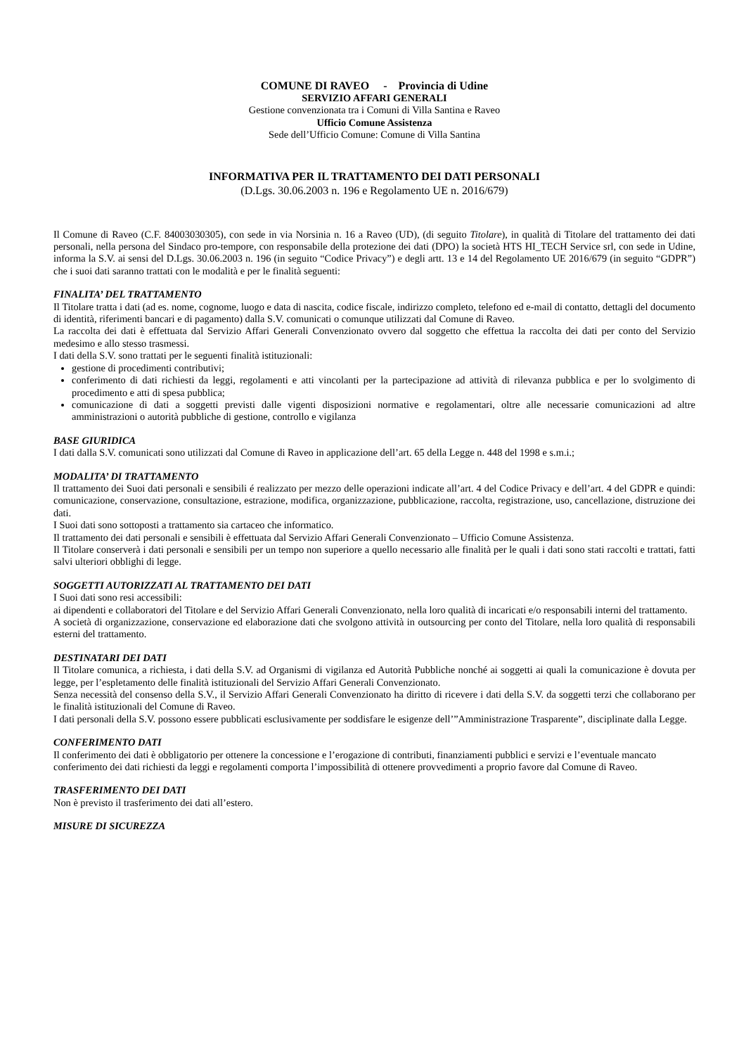COMUNE DI RAVEO - Provincia di Udine
SERVIZIO AFFARI GENERALI
Gestione convenzionata tra i Comuni di Villa Santina e Raveo
Ufficio Comune Assistenza
Sede dell’Ufficio Comune: Comune di Villa Santina
INFORMATIVA PER IL TRATTAMENTO DEI DATI PERSONALI
(D.Lgs. 30.06.2003 n. 196 e Regolamento UE n. 2016/679)
Il Comune di Raveo (C.F. 84003030305), con sede in via Norsinia n. 16 a Raveo (UD), (di seguito Titolare), in qualità di Titolare del trattamento dei dati personali, nella persona del Sindaco pro-tempore, con responsabile della protezione dei dati (DPO) la società HTS HI_TECH Service srl, con sede in Udine, informa la S.V. ai sensi del D.Lgs. 30.06.2003 n. 196 (in seguito “Codice Privacy”) e degli artt. 13 e 14 del Regolamento UE 2016/679 (in seguito “GDPR”) che i suoi dati saranno trattati con le modalità e per le finalità seguenti:
FINALITA’ DEL TRATTAMENTO
Il Titolare tratta i dati (ad es. nome, cognome, luogo e data di nascita, codice fiscale, indirizzo completo, telefono ed e-mail di contatto, dettagli del documento di identità, riferimenti bancari e di pagamento) dalla S.V. comunicati o comunque utilizzati dal Comune di Raveo.
La raccolta dei dati è effettuata dal Servizio Affari Generali Convenzionato ovvero dal soggetto che effettua la raccolta dei dati per conto del Servizio medesimo e allo stesso trasmessi.
I dati della S.V. sono trattati per le seguenti finalità istituzionali:
gestione di procedimenti contributivi;
conferimento di dati richiesti da leggi, regolamenti e atti vincolanti per la partecipazione ad attività di rilevanza pubblica e per lo svolgimento di procedimento e atti di spesa pubblica;
comunicazione di dati a soggetti previsti dalle vigenti disposizioni normative e regolamentari, oltre alle necessarie comunicazioni ad altre amministrazioni o autorità pubbliche di gestione, controllo e vigilanza
BASE GIURIDICA
I dati dalla S.V. comunicati sono utilizzati dal Comune di Raveo in applicazione dell’art. 65 della Legge n. 448 del 1998 e s.m.i.;
MODALITA’ DI TRATTAMENTO
Il trattamento dei Suoi dati personali e sensibili é realizzato per mezzo delle operazioni indicate all’art. 4 del Codice Privacy e dell’art. 4 del GDPR e quindi: comunicazione, conservazione, consultazione, estrazione, modifica, organizzazione, pubblicazione, raccolta, registrazione, uso, cancellazione, distruzione dei dati.
I Suoi dati sono sottoposti a trattamento sia cartaceo che informatico.
Il trattamento dei dati personali e sensibili è effettuata dal Servizio Affari Generali Convenzionato – Ufficio Comune Assistenza.
Il Titolare conserverà i dati personali e sensibili per un tempo non superiore a quello necessario alle finalità per le quali i dati sono stati raccolti e trattati, fatti salvi ulteriori obblighi di legge.
SOGGETTI AUTORIZZATI AL TRATTAMENTO DEI DATI
I Suoi dati sono resi accessibili:
ai dipendenti e collaboratori del Titolare e del Servizio Affari Generali Convenzionato, nella loro qualità di incaricati e/o responsabili interni del trattamento.
A società di organizzazione, conservazione ed elaborazione dati che svolgono attività in outsourcing per conto del Titolare, nella loro qualità di responsabili esterni del trattamento.
DESTINATARI DEI DATI
Il Titolare comunica, a richiesta, i dati della S.V. ad Organismi di vigilanza ed Autorità Pubbliche nonché ai soggetti ai quali la comunicazione è dovuta per legge, per l’espletamento delle finalità istituzionali del Servizio Affari Generali Convenzionato.
Senza necessità del consenso della S.V., il Servizio Affari Generali Convenzionato ha diritto di ricevere i dati della S.V. da soggetti terzi che collaborano per le finalità istituzionali del Comune di Raveo.
I dati personali della S.V. possono essere pubblicati esclusivamente per soddisfare le esigenze dell’”Amministrazione Trasparente”, disciplinate dalla Legge.
CONFERIMENTO DATI
Il conferimento dei dati è obbligatorio per ottenere la concessione e l’erogazione di contributi, finanziamenti pubblici e servizi e l’eventuale mancato conferimento dei dati richiesti da leggi e regolamenti comporta l’impossibilità di ottenere provvedimenti a proprio favore dal Comune di Raveo.
TRASFERIMENTO DEI DATI
Non è previsto il trasferimento dei dati all’estero.
MISURE DI SICUREZZA